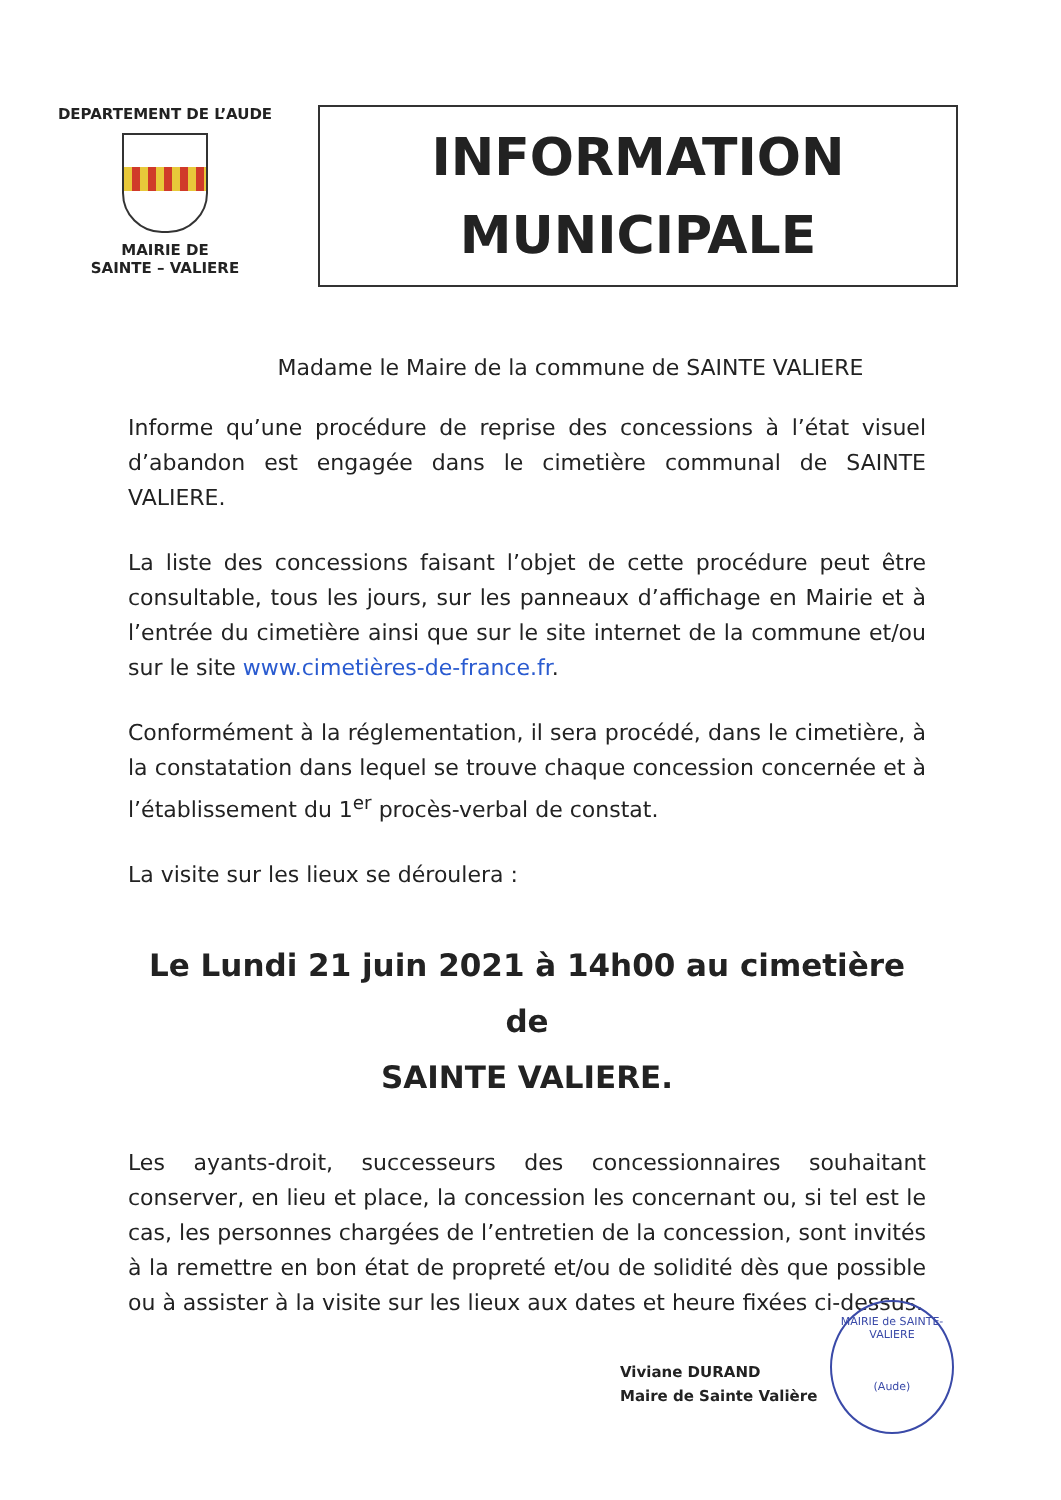DEPARTEMENT DE L’AUDE
MAIRIE DE
SAINTE – VALIERE
INFORMATION
MUNICIPALE
Madame le Maire de la commune de SAINTE VALIERE
Informe qu’une procédure de reprise des concessions à l’état visuel d’abandon est engagée dans le cimetière communal de SAINTE VALIERE.
La liste des concessions faisant l’objet de cette procédure peut être consultable, tous les jours, sur les panneaux d’affichage en Mairie et à l’entrée du cimetière ainsi que sur le site internet de la commune et/ou sur le site www.cimetières-de-france.fr.
Conformément à la réglementation, il sera procédé, dans le cimetière, à la constatation dans lequel se trouve chaque concession concernée et à l’établissement du 1<sup>er</sup> procès-verbal de constat.
La visite sur les lieux se déroulera :
Le Lundi 21 juin 2021 à 14h00 au cimetière de
SAINTE VALIERE.
Les ayants-droit, successeurs des concessionnaires souhaitant conserver, en lieu et place, la concession les concernant ou, si tel est le cas, les personnes chargées de l’entretien de la concession, sont invités à la remettre en bon état de propreté et/ou de solidité dès que possible ou à assister à la visite sur les lieux aux dates et heure fixées ci-dessus.
Viviane DURAND
Maire de Sainte Valière
MAIRIE de SAINTE-VALIERE
(Aude)